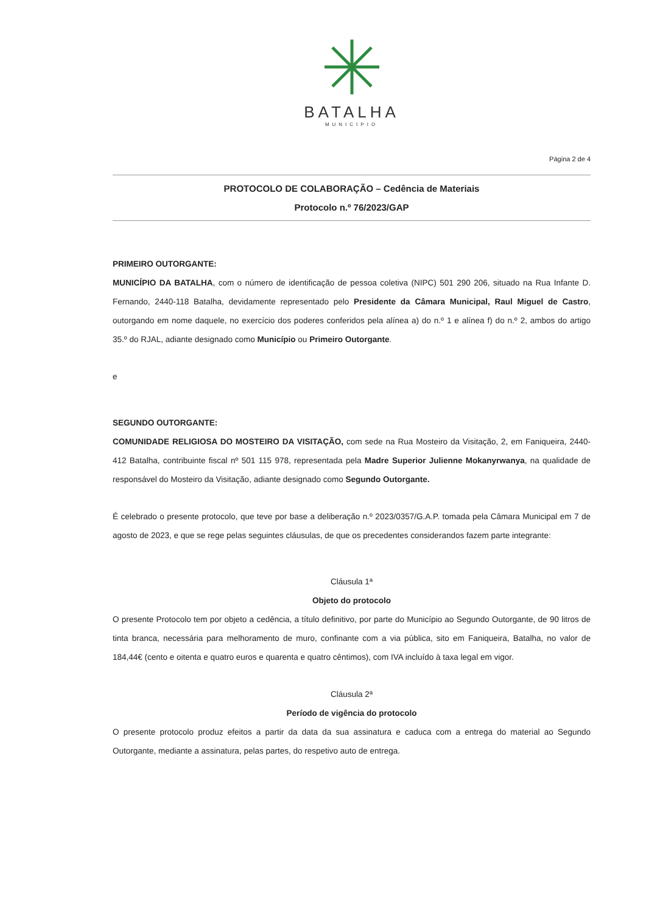BATALHA
MUNICIPIO
Página 2 de 4
PROTOCOLO DE COLABORAÇÃO – Cedência de Materiais
Protocolo n.º 76/2023/GAP
PRIMEIRO OUTORGANTE:
MUNICÍPIO DA BATALHA, com o número de identificação de pessoa coletiva (NIPC) 501 290 206, situado na Rua Infante D. Fernando, 2440-118 Batalha, devidamente representado pelo Presidente da Câmara Municipal, Raul Miguel de Castro, outorgando em nome daquele, no exercício dos poderes conferidos pela alínea a) do n.º 1 e alínea f) do n.º 2, ambos do artigo 35.º do RJAL, adiante designado como Município ou Primeiro Outorgante.
e
SEGUNDO OUTORGANTE:
COMUNIDADE RELIGIOSA DO MOSTEIRO DA VISITAÇÃO, com sede na Rua Mosteiro da Visitação, 2, em Faniqueira, 2440-412 Batalha, contribuinte fiscal nº 501 115 978, representada pela Madre Superior Julienne Mokanyrwanya, na qualidade de responsável do Mosteiro da Visitação, adiante designado como Segundo Outorgante.
É celebrado o presente protocolo, que teve por base a deliberação n.º 2023/0357/G.A.P. tomada pela Câmara Municipal em 7 de agosto de 2023, e que se rege pelas seguintes cláusulas, de que os precedentes considerandos fazem parte integrante:
Cláusula 1ª
Objeto do protocolo
O presente Protocolo tem por objeto a cedência, a título definitivo, por parte do Município ao Segundo Outorgante, de 90 litros de tinta branca, necessária para melhoramento de muro, confinante com a via pública, sito em Faniqueira, Batalha, no valor de 184,44€ (cento e oitenta e quatro euros e quarenta e quatro cêntimos), com IVA incluído à taxa legal em vigor.
Cláusula 2ª
Período de vigência do protocolo
O presente protocolo produz efeitos a partir da data da sua assinatura e caduca com a entrega do material ao Segundo Outorgante, mediante a assinatura, pelas partes, do respetivo auto de entrega.